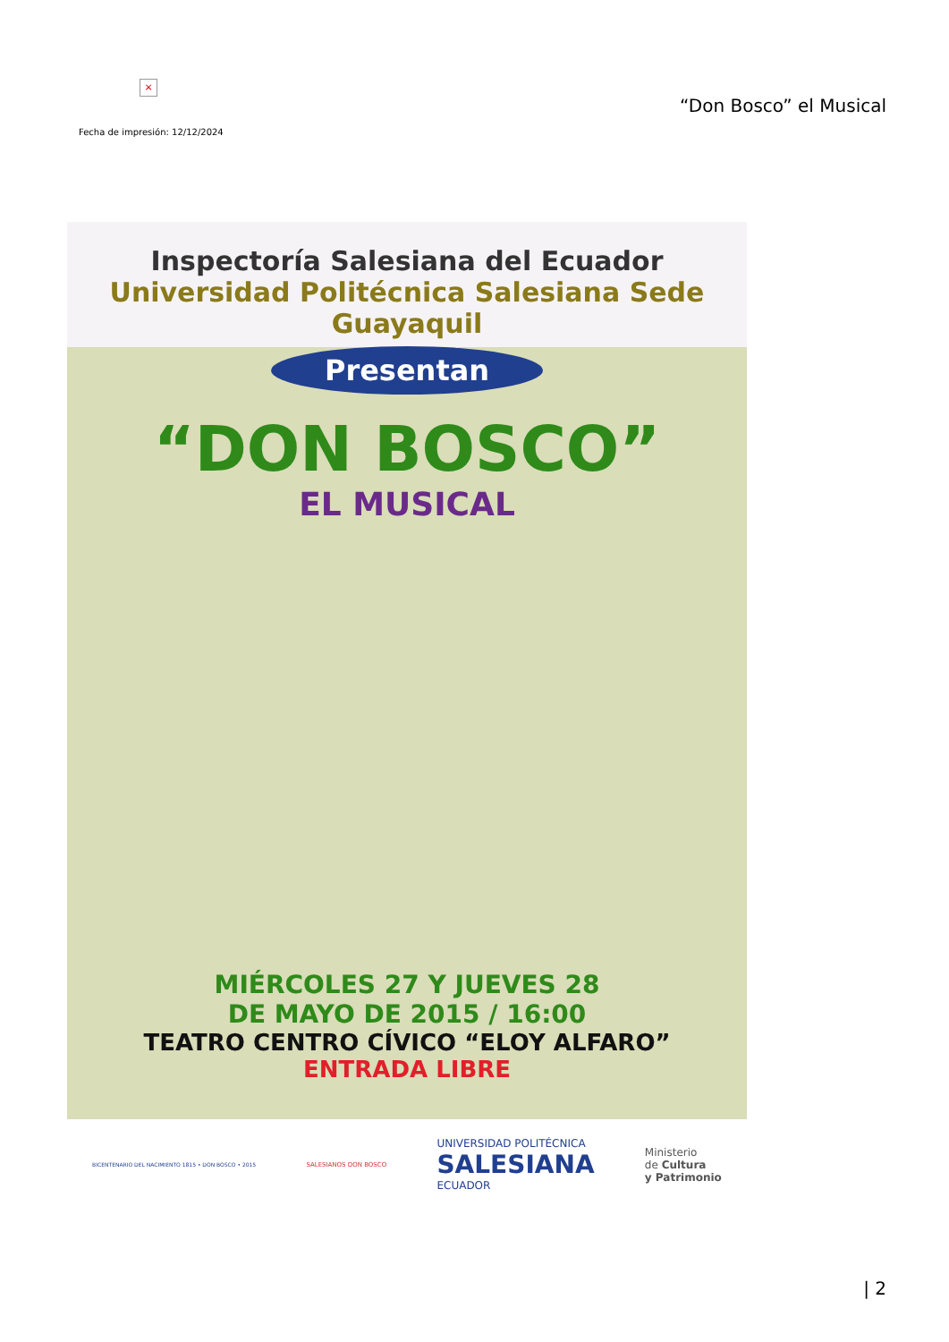×
“Don Bosco” el Musical
Fecha de impresión: 12/12/2024
Inspectoría Salesiana del Ecuador
Universidad Politécnica Salesiana Sede Guayaquil
Presentan
“DON BOSCO”
EL MUSICAL
MIÉRCOLES 27 Y JUEVES 28
DE MAYO DE 2015 / 16:00
TEATRO CENTRO CÍVICO “ELOY ALFARO”
ENTRADA LIBRE
BICENTENARIO DEL NACIMIENTO 1815 • DON BOSCO • 2015
SALESIANOS DON BOSCO
UNIVERSIDAD POLITÉCNICA
SALESIANA
ECUADOR
Ministerio
de Cultura
y Patrimonio
| 2